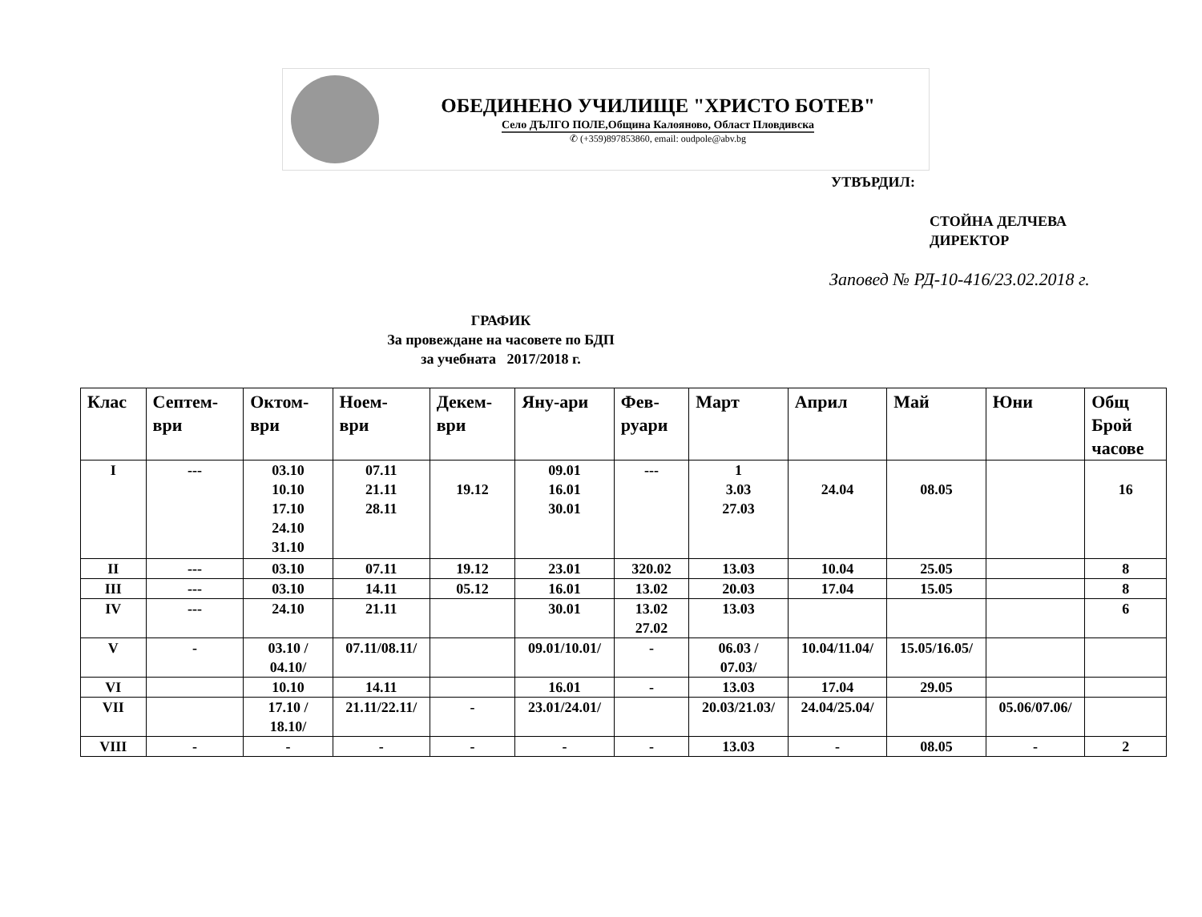ОБЕДИНЕНО УЧИЛИЩЕ "ХРИСТО БОТЕВ"
Село ДЪЛГО ПОЛЕ,Община Калояново, Област Пловдивска
✆ (+359)897853860, email: oudpole@abv.bg
УТВЪРДИЛ:
СТОЙНА ДЕЛЧЕВА
ДИРЕКТОР
Заповед № РД-10-416/23.02.2018 г.
ГРАФИК
За провеждане на часовете по БДП
за учебната 2017/2018 г.
| Клас | Септем- ври | Октом- ври | Ноем- ври | Декем- ври | Яну-ари | Фев- руари | Март | Април | Май | Юни | Общ Брой часове |
| --- | --- | --- | --- | --- | --- | --- | --- | --- | --- | --- | --- |
| I | --- | 03.10 10.10 17.10 24.10 31.10 | 07.11 21.11 28.11 | 19.12 | 09.01 16.01 30.01 | --- | 1 3.03 27.03 | 24.04 | 08.05 | | 16 |
| II | --- | 03.10 | 07.11 | 19.12 | 23.01 | 320.02 | 13.03 | 10.04 | 25.05 | | 8 |
| III | --- | 03.10 | 14.11 | 05.12 | 16.01 | 13.02 | 20.03 | 17.04 | 15.05 | | 8 |
| IV | --- | 24.10 | 21.11 | | 30.01 | 13.02 27.02 | 13.03 | | | | 6 |
| V | - | 03.10 / 04.10/ | 07.11/08.11/ | | 09.01/10.01/ | - | 06.03 / 07.03/ | 10.04/11.04/ | 15.05/16.05/ | | |
| VI | | 10.10 | 14.11 | | 16.01 | - | 13.03 | 17.04 | 29.05 | | |
| VII | | 17.10 / 18.10/ | 21.11/22.11/ | - | 23.01/24.01/ | | 20.03/21.03/ | 24.04/25.04/ | | 05.06/07.06/ | |
| VIII | - | - | - | - | - | - | 13.03 | - | 08.05 | - | 2 |